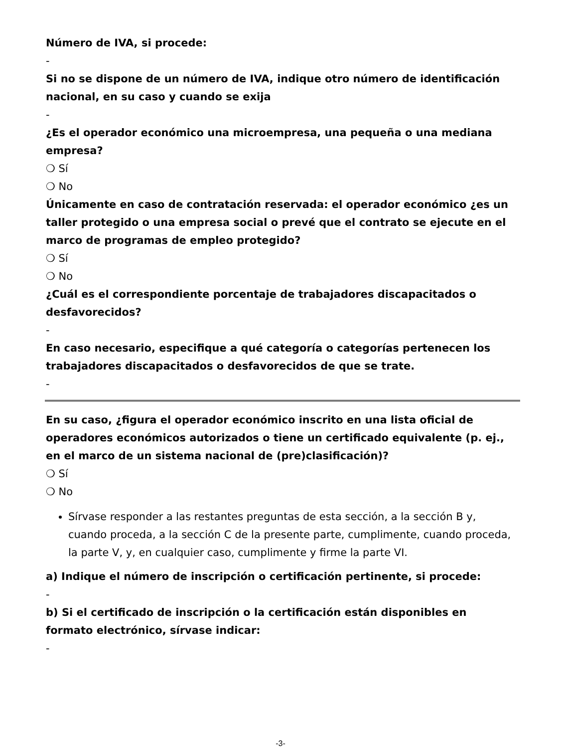Número de IVA, si procede:
-
Si no se dispone de un número de IVA, indique otro número de identificación nacional, en su caso y cuando se exija
-
¿Es el operador económico una microempresa, una pequeña o una mediana empresa?
❍ Sí
❍ No
Únicamente en caso de contratación reservada: el operador económico ¿es un taller protegido o una empresa social o prevé que el contrato se ejecute en el marco de programas de empleo protegido?
❍ Sí
❍ No
¿Cuál es el correspondiente porcentaje de trabajadores discapacitados o desfavorecidos?
-
En caso necesario, especifique a qué categoría o categorías pertenecen los trabajadores discapacitados o desfavorecidos de que se trate.
-
En su caso, ¿figura el operador económico inscrito en una lista oficial de operadores económicos autorizados o tiene un certificado equivalente (p. ej., en el marco de un sistema nacional de (pre)clasificación)?
❍ Sí
❍ No
Sírvase responder a las restantes preguntas de esta sección, a la sección B y, cuando proceda, a la sección C de la presente parte, cumplimente, cuando proceda, la parte V, y, en cualquier caso, cumplimente y firme la parte VI.
a) Indique el número de inscripción o certificación pertinente, si procede:
-
b) Si el certificado de inscripción o la certificación están disponibles en formato electrónico, sírvase indicar:
-
-3-